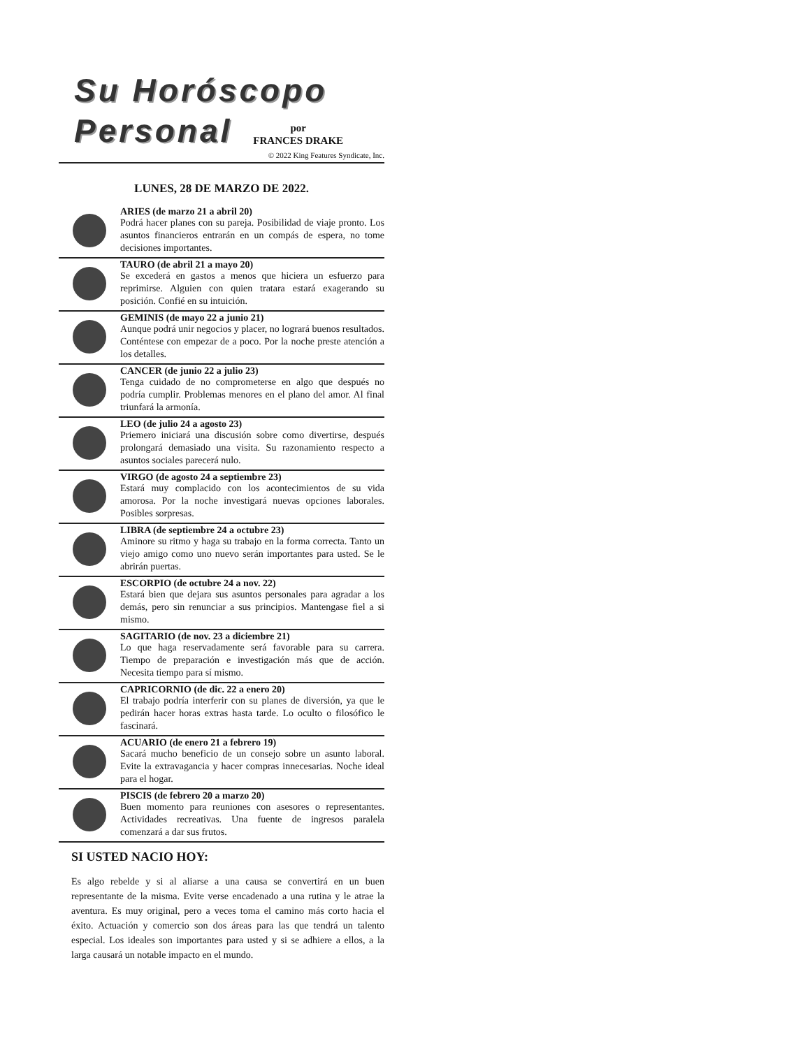Su Horóscopo
Personal
por
FRANCES DRAKE
© 2022 King Features Syndicate, Inc.
LUNES, 28 DE MARZO DE 2022.
ARIES (de marzo 21 a abril 20)
Podrá hacer planes con su pareja. Posibilidad de viaje pronto. Los asuntos financieros entrarán en un compás de espera, no tome decisiones importantes.
TAURO (de abril 21 a mayo 20)
Se excederá en gastos a menos que hiciera un esfuerzo para reprimirse. Alguien con quien tratara estará exagerando su posición. Confié en su intuición.
GEMINIS (de mayo 22 a junio 21)
Aunque podrá unir negocios y placer, no logrará buenos resultados. Conténtese con empezar de a poco. Por la noche preste atención a los detalles.
CANCER (de junio 22 a julio 23)
Tenga cuidado de no comprometerse en algo que después no podría cumplir. Problemas menores en el plano del amor. Al final triunfará la armonía.
LEO (de julio 24 a agosto 23)
Priemero iniciará una discusión sobre como divertirse, después prolongará demasiado una visita. Su razonamiento respecto a asuntos sociales parecerá nulo.
VIRGO (de agosto 24 a septiembre 23)
Estará muy complacido con los acontecimientos de su vida amorosa. Por la noche investigará nuevas opciones laborales. Posibles sorpresas.
LIBRA (de septiembre 24 a octubre 23)
Aminore su ritmo y haga su trabajo en la forma correcta. Tanto un viejo amigo como uno nuevo serán importantes para usted. Se le abrirán puertas.
ESCORPIO (de octubre 24 a nov. 22)
Estará bien que dejara sus asuntos personales para agradar a los demás, pero sin renunciar a sus principios. Mantengase fiel a si mismo.
SAGITARIO (de nov. 23 a diciembre 21)
Lo que haga reservadamente será favorable para su carrera. Tiempo de preparación e investigación más que de acción. Necesita tiempo para sí mismo.
CAPRICORNIO (de dic. 22 a enero 20)
El trabajo podría interferir con su planes de diversión, ya que le pedirán hacer horas extras hasta tarde. Lo oculto o filosófico le fascinará.
ACUARIO (de enero 21 a febrero 19)
Sacará mucho beneficio de un consejo sobre un asunto laboral. Evite la extravagancia y hacer compras innecesarias. Noche ideal para el hogar.
PISCIS (de febrero 20 a marzo 20)
Buen momento para reuniones con asesores o representantes. Actividades recreativas. Una fuente de ingresos paralela comenzará a dar sus frutos.
SI USTED NACIO HOY:
Es algo rebelde y si al aliarse a una causa se convertirá en un buen representante de la misma. Evite verse encadenado a una rutina y le atrae la aventura. Es muy original, pero a veces toma el camino más corto hacia el éxito. Actuación y comercio son dos áreas para las que tendrá un talento especial. Los ideales son importantes para usted y si se adhiere a ellos, a la larga causará un notable impacto en el mundo.